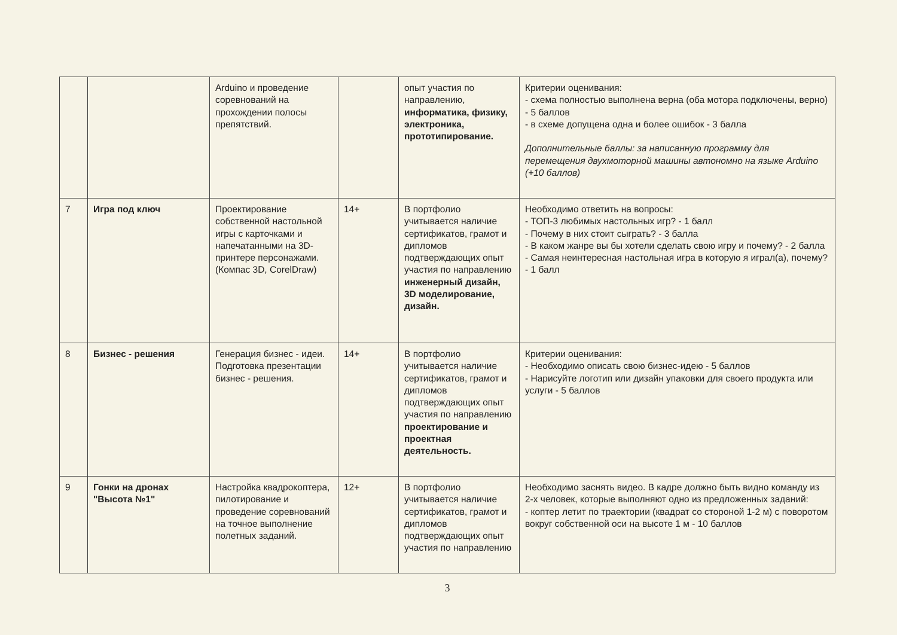| | | Arduino и проведение соревнований на прохождении полосы препятствий. | | опыт участия по направлению, информатика, физику, электроника, прототипирование. | Критерии оценивания: - схема полностью выполнена верна (оба мотора подключены, верно) - 5 баллов - в схеме допущена одна и более ошибок - 3 балла Дополнительные баллы: за написанную программу для перемещения двухмоторной машины автономно на языке Arduino (+10 баллов) |
| 7 | Игра под ключ | Проектирование собственной настольной игры с карточками и напечатанными на 3D-принтере персонажами. (Компас 3D, CorelDraw) | 14+ | В портфолио учитывается наличие сертификатов, грамот и дипломов подтверждающих опыт участия по направлению инженерный дизайн, 3D моделирование, дизайн. | Необходимо ответить на вопросы: - ТОП-3 любимых настольных игр? - 1 балл - Почему в них стоит сыграть? - 3 балла - В каком жанре вы бы хотели сделать свою игру и почему? - 2 балла - Самая неинтересная настольная игра в которую я играл(а), почему? - 1 балл |
| 8 | Бизнес - решения | Генерация бизнес - идеи. Подготовка презентации бизнес - решения. | 14+ | В портфолио учитывается наличие сертификатов, грамот и дипломов подтверждающих опыт участия по направлению проектирование и проектная деятельность. | Критерии оценивания: - Необходимо описать свою бизнес-идею - 5 баллов - Нарисуйте логотип или дизайн упаковки для своего продукта или услуги - 5 баллов |
| 9 | Гонки на дронах "Высота №1" | Настройка квадрокоптера, пилотирование и проведение соревнований на точное выполнение полетных заданий. | 12+ | В портфолио учитывается наличие сертификатов, грамот и дипломов подтверждающих опыт участия по направлению | Необходимо заснять видео. В кадре должно быть видно команду из 2-х человек, которые выполняют одно из предложенных заданий: - коптер летит по траектории (квадрат со стороной 1-2 м) с поворотом вокруг собственной оси на высоте 1 м - 10 баллов |
3